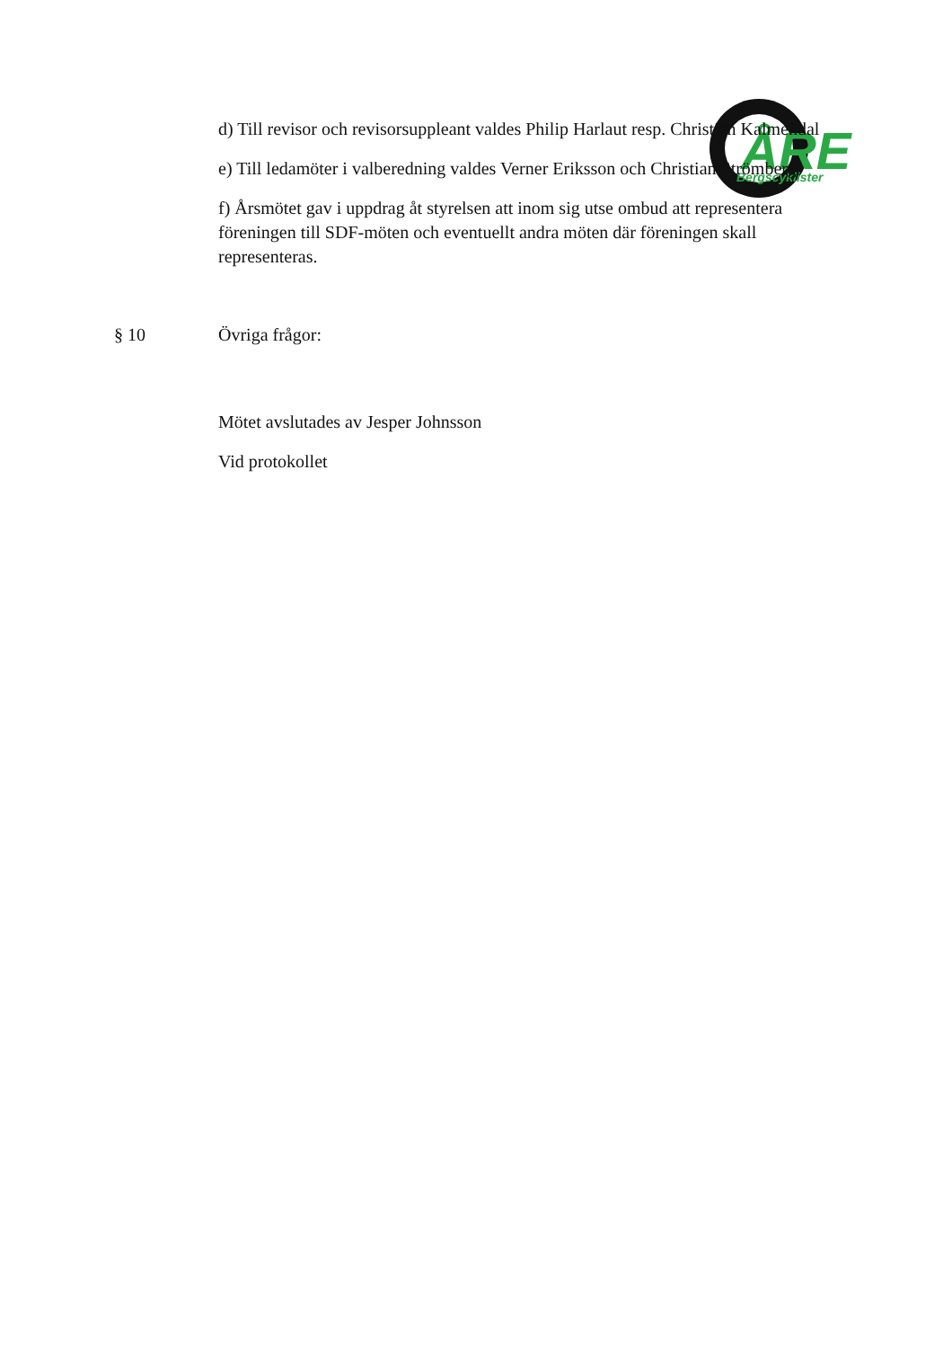ÅRE
Bergscyklister
d) Till revisor och revisorsuppleant valdes Philip Harlaut resp. Christian Kalmendal
e) Till ledamöter i valberedning valdes Verner Eriksson och Christian Strömberg
f) Årsmötet gav i uppdrag åt styrelsen att inom sig utse ombud att representera föreningen till SDF-möten och eventuellt andra möten där föreningen skall representeras.
§ 10 Övriga frågor:
Mötet avslutades av Jesper Johnsson
Vid protokollet